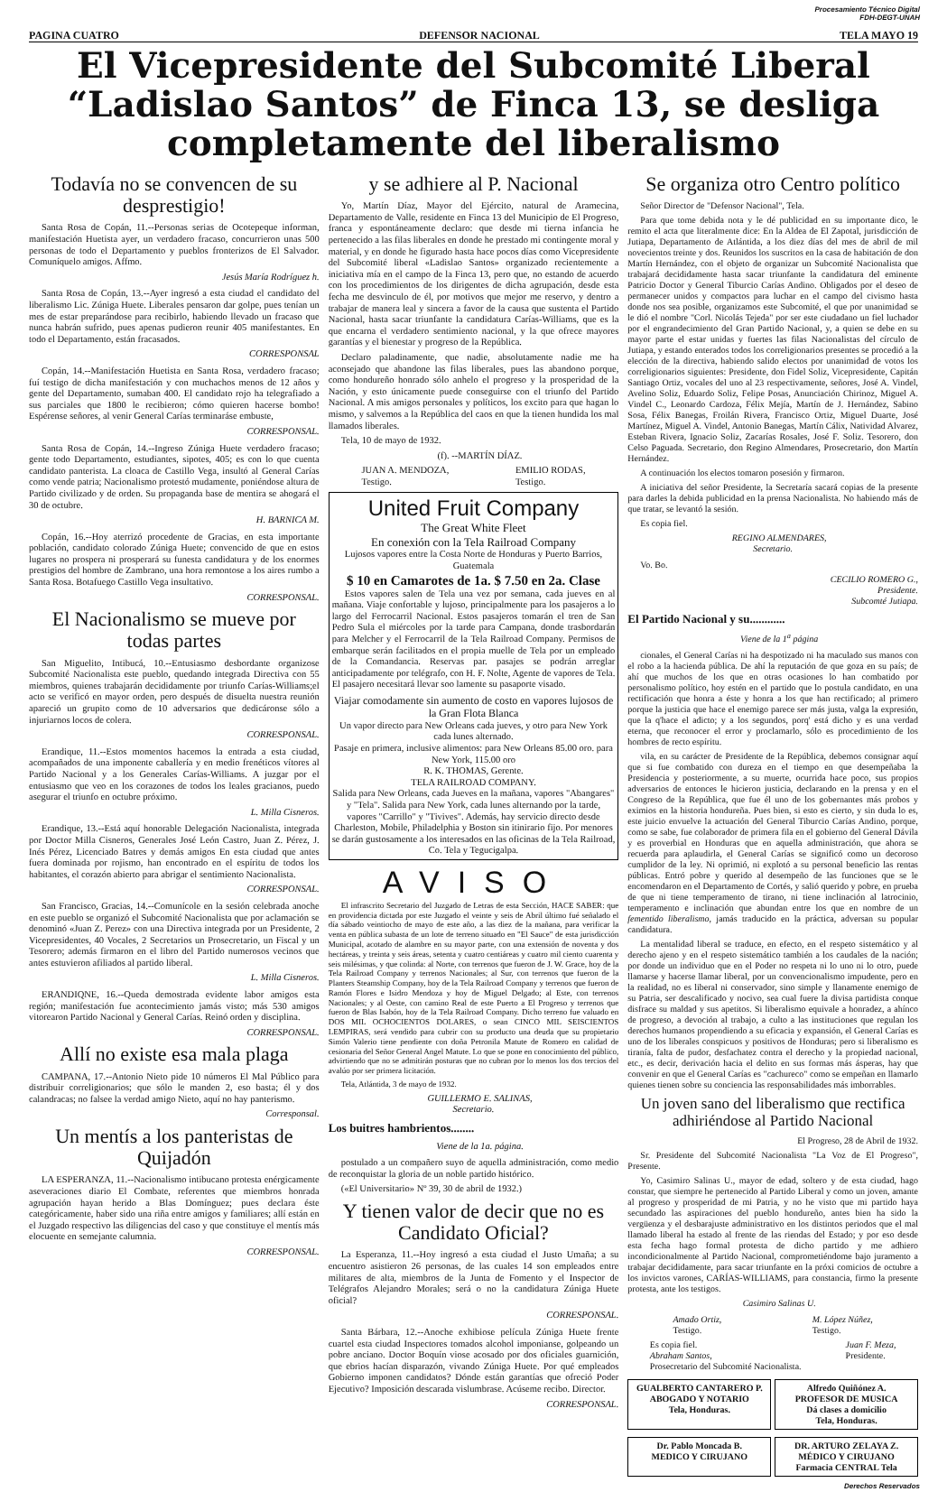Procesamiento Técnico Digital
FDH-DEGT-UNAH
PAGINA CUATRO DEFENSOR NACIONAL TELA MAYO 19
El Vicepresidente del Subcomité Liberal “Ladislao Santos” de Finca 13, se desliga completamente del liberalismo
Todavía no se convencen de su desprestigio!
Santa Rosa de Copán, 11.--Personas serias de Ocotepeque informan, manifestación Huetista ayer, un verdadero fracaso, concurrieron unas 500 personas de todo el Departamento y pueblos fronterizos de El Salvador. Comuníquelo amigos. Affmo.
Jesús María Rodríguez h.
Santa Rosa de Copán, 13.--Ayer ingresó a esta ciudad el candidato del liberalismo Lic. Zúniga Huete. Liberales pensaron dar golpe, pues tenían un mes de estar preparándose para recibirlo, habiendo llevado un fracaso que nunca habrán sufrido, pues apenas pudieron reunir 405 manifestantes. En todo el Departamento, están fracasados.
CORRESPONSAL
Copán, 14.--Manifestación Huetista en Santa Rosa, verdadero fracaso; fuí testigo de dicha manifestación y con muchachos menos de 12 años y gente del Departamento, sumaban 400. El candidato rojo ha telegrafiado a sus parciales que 1800 le recibieron; cómo quieren hacerse bombo! Espérense señores, al venir General Carías terminaráse embuste,
CORRESPONSAL.
Santa Rosa de Copán, 14.--Ingreso Zúniga Huete verdadero fracaso; gente todo Departamento, estudiantes, sipotes, 405; es con lo que cuenta candidato panterista. La cloaca de Castillo Vega, insultó al General Carías como vende patria; Nacionalismo protestó mudamente, poniéndose altura de Partido civilizado y de orden. Su propaganda base de mentira se ahogará el 30 de octubre.
H. BARNICA M.
Copán, 16.--Hoy aterrizó procedente de Gracias, en esta importante población, candidato colorado Zúniga Huete; convencido de que en estos lugares no prospera ni prosperará su funesta candidatura y de los enormes prestigios del hombre de Zambrano, una hora remontose a los aires rumbo a Santa Rosa. Botafuego Castillo Vega insultativo.
CORRESPONSAL.
El Nacionalismo se mueve por todas partes
San Miguelito, Intibucá, 10.--Entusiasmo desbordante organizose Subcomité Nacionalista este pueblo, quedando integrada Directiva con 55 miembros, quienes trabajarán decididamente por triunfo Carías-Williams;el acto se verificó en mayor orden, pero después de disuelta nuestra reunión apareció un grupito como de 10 adversarios que dedicáronse sólo a injuriarnos locos de colera.
CORRESPONSAL.
Erandique, 11.--Estos momentos hacemos la entrada a esta ciudad, acompañados de una imponente caballería y en medio frenéticos vítores al Partido Nacional y a los Generales Carías-Williams. A juzgar por el entusiasmo que veo en los corazones de todos los leales gracianos, puedo asegurar el triunfo en octubre próximo.
L. Milla Cisneros.
Erandique, 13.--Está aquí honorable Delegación Nacionalista, integrada por Doctor Milla Cisneros, Generales José León Castro, Juan Z. Pérez, J. Inés Pérez, Licenciado Batres y demás amigos En esta ciudad que antes fuera dominada por rojismo, han encontrado en el espíritu de todos los habitantes, el corazón abierto para abrigar el sentimiento Nacionalista.
CORRESPONSAL.
San Francisco, Gracias, 14.--Comunícole en la sesión celebrada anoche en este pueblo se organizó el Subcomité Nacionalista que por aclamación se denominó «Juan Z. Perez» con una Directiva integrada por un Presidente, 2 Vicepresidentes, 40 Vocales, 2 Secretarios un Prosecretario, un Fiscal y un Tesorero; además firmaron en el libro del Partido numerosos vecinos que antes estuvieron afiliados al partido liberal.
L. Milla Cisneros.
ERANDIQNE, 16.--Queda demostrada evidente labor amigos esta región; manifestación fue acontecimiento jamás visto; más 530 amigos vitorearon Partido Nacional y General Carías. Reinó orden y disciplina.
CORRESPONSAL.
Allí no existe esa mala plaga
CAMPANA, 17.--Antonio Nieto pide 10 números El Mal Público para distribuir correligionarios; que sólo le manden 2, eso basta; él y dos calandracas; no falsee la verdad amigo Nieto, aquí no hay panterismo.
Corresponsal.
Un mentís a los panteristas de Quijadón
LA ESPERANZA, 11.--Nacionalismo intibucano protesta enérgicamente aseveraciones diario El Combate, referentes que miembros honrada agrupación hayan herido a Blas Domínguez; pues declara éste categóricamente, haber sido una riña entre amigos y familiares; allí están en el Juzgado respectivo las diligencias del caso y que constituye el mentís más elocuente en semejante calumnia.
CORRESPONSAL.
y se adhiere al P. Nacional
Yo, Martín Díaz, Mayor del Ejército, natural de Aramecina, Departamento de Valle, residente en Finca 13 del Municipio de El Progreso, franca y espontáneamente declaro: que desde mi tierna infancia he pertenecido a las filas liberales en donde he prestado mi contingente moral y material, y en donde he figurado hasta hace pocos días como Vicepresidente del Subcomité liberal «Ladislao Santos» organizado recientemente a iniciativa mía en el campo de la Finca 13, pero que, no estando de acuerdo con los procedimientos de los dirigentes de dicha agrupación, desde esta fecha me desvinculo de él, por motivos que mejor me reservo, y dentro a trabajar de manera leal y sincera a favor de la causa que sustenta el Partido Nacional, hasta sacar triunfante la candidatura Carías-Williams, que es la que encarna el verdadero sentimiento nacional, y la que ofrece mayores garantías y el bienestar y progreso de la República.
Declaro paladinamente, que nadie, absolutamente nadie me ha aconsejado que abandone las filas liberales, pues las abandono porque, como hondureño honrado sólo anhelo el progreso y la prosperidad de la Nación, y esto únicamente puede conseguirse con el triunfo del Partido Nacional. A mis amigos personales y políticos, los excito para que hagan lo mismo, y salvemos a la República del caos en que la tienen hundida los mal llamados liberales.
Tela, 10 de mayo de 1932.
(f). --MARTÍN DÍAZ.
JUAN A. MENDOZA,
Testigo. EMILIO RODAS,
Testigo.
United Fruit Company
The Great White Fleet
En conexión con la Tela Railroad Company
Lujosos vapores entre la Costa Norte de Honduras y Puerto Barrios, Guatemala
$ 10 en Camarotes de 1a. $ 7.50 en 2a. Clase
Estos vapores salen de Tela una vez por semana, cada jueves en al mañana. Viaje confortable y lujoso, principalmente para los pasajeros a lo largo del Ferrocarril Nacional. Estos pasajeros tomarán el tren de San Pedro Sula el miércoles por la tarde para Campana, donde trasbordarán para Melcher y el Ferrocarril de la Tela Railroad Company. Permisos de embarque serán facilitados en el propia muelle de Tela por un empleado de la Comandancia. Reservas par. pasajes se podrán arreglar anticipadamente por telégrafo, con H. F. Nolte, Agente de vapores de Tela. El pasajero necesitará llevar soo lamente su pasaporte visado.
Viajar comodamente sin aumento de costo en vapores lujosos de la Gran Flota Blanca
Un vapor directo para New Orleans cada jueves, y otro para New York cada lunes alternado.
Pasaje en primera, inclusive alimentos: para New Orleans 85.00 oro. para New York, 115.00 oro
R. K. THOMAS, Gerente.
TELA RAILROAD COMPANY.
Salida para New Orleans, cada Jueves en la mañana, vapores "Abangares" y "Tela". Salida para New York, cada lunes alternando por la tarde, vapores "Carrillo" y "Tivives". Además, hay servicio directo desde Charleston, Mobile, Philadelphia y Boston sin itinirario fijo. Por menores se darán gustosamente a los interesados en las oficinas de la Tela Railroad, Co. Tela y Tegucigalpa.
AVISO
El infrascrito Secretario del Juzgado de Letras de esta Sección, HACE SABER: que en providencia dictada por este Juzgado el veinte y seis de Abril último fué señalado el día sábado veintiocho de mayo de este año, a las diez de la mañana, para verificar la venta en pública subasta de un lote de terreno situado en "El Sauce" de esta jurisdicción Municipal, acotado de alambre en su mayor parte, con una extensión de noventa y dos hectáreas, y treinta y seis áreas, setenta y cuatro centiáreas y cuatro mil ciento cuarenta y seis milésimas, y que colinda: al Norte, con terrenos que fueron de J. W. Grace, hoy de la Tela Railroad Company y terrenos Nacionales; al Sur, con terrenos que fueron de la Planters Steamship Company, hoy de la Tela Railroad Company y terrenos que fueron de Ramón Flores e Isidro Mendoza y hoy de Miguel Delgado; al Este, con terrenos Nacionales; y al Oeste, con camino Real de este Puerto a El Progreso y terrenos que fueron de Blas Isabón, hoy de la Tela Railroad Company. Dicho terreno fue valuado en DOS MIL OCHOCIENTOS DOLARES, o sean CINCO MIL SEISCIENTOS LEMPIRAS, será vendido para cubrir con su producto una deuda que su propietario Simón Valerio tiene pendiente con doña Petronila Matute de Romero en calidad de cesionaria del Señor General Angel Matute. Lo que se pone en conocimiento del público, advirtiendo que no se admitirán posturas que no cubran por lo menos los dos tercios del avalúo por ser primera licitación.
Tela, Atlántida, 3 de mayo de 1932.
GUILLERMO E. SALINAS,
Secretario.
Los buitres hambrientos........
Viene de la 1a. página.
postulado a un compañero suyo de aquella administración, como medio de reconquistar la gloria de un noble partido histórico.
(«El Universitario» Nº 39, 30 de abril de 1932.)
Y tienen valor de decir que no es Candidato Oficial?
La Esperanza, 11.--Hoy ingresó a esta ciudad el Justo Umaña; a su encuentro asistieron 26 personas, de las cuales 14 son empleados entre militares de alta, miembros de la Junta de Fomento y el Inspector de Telégrafos Alejandro Morales; será o no la candidatura Zúniga Huete oficial?
CORRESPONSAL.
Santa Bárbara, 12.--Anoche exhibiose película Zúniga Huete frente cuartel esta ciudad Inspectores tomados alcohol imponianse, golpeando un pobre anciano. Doctor Boquín viose acosado por dos oficiales guarnición, que ebrios hacían disparazón, vivando Zúniga Huete. Por qué empleados Gobierno imponen candidatos? Dónde están garantías que ofreció Poder Ejecutivo? Imposición descarada vislumbrase. Acúseme recibo. Director.
CORRESPONSAL.
Se organiza otro Centro político
Señor Director de "Defensor Nacional", Tela.
Para que tome debida nota y le dé publicidad en su importante dico, le remito el acta que literalmente dice: En la Aldea de El Zapotal, jurisdicción de Jutiapa, Departamento de Atlántida, a los diez días del mes de abril de mil novecientos treinte y dos. Reunidos los suscritos en la casa de habitación de don Martín Hernández, con el objeto de organizar un Subcomité Nacionalista que trabajará decididamente hasta sacar triunfante la candidatura del eminente Patricio Doctor y General Tiburcio Carías Andino. Obligados por el deseo de permanecer unidos y compactos para luchar en el campo del civismo hasta donde nos sea posible, organizamos este Subcomité, el que por unanimidad se le dió el nombre "Corl. Nicolás Tejeda" por ser este ciudadano un fiel luchador por el engrandecimiento del Gran Partido Nacional, y, a quien se debe en su mayor parte el estar unidas y fuertes las filas Nacionalistas del círculo de Jutiapa, y estando enterados todos los correligionarios presentes se procedió a la elección de la directiva, habiendo salido electos por unanimidad de votos los correligionarios siguientes: Presidente, don Fidel Soliz, Vicepresidente, Capitán Santiago Ortiz, vocales del uno al 23 respectivamente, señores, José A. Vindel, Avelino Soliz, Eduardo Soliz, Felipe Posas, Anunciación Chirinoz, Miguel A. Vindel C., Leonardo Cardoza, Félix Mejía, Martín de J. Hernández, Sabino Sosa, Félix Banegas, Froilán Rivera, Francisco Ortiz, Miguel Duarte, José Martínez, Miguel A. Vindel, Antonio Banegas, Martín Cálix, Natividad Alvarez, Esteban Rivera, Ignacio Soliz, Zacarías Rosales, José F. Soliz. Tesorero, don Celso Paguada. Secretario, don Regino Almendares, Prosecretario, don Martín Hernández.
A continuación los electos tomaron posesión y firmaron.
A iniciativa del señor Presidente, la Secretaría sacará copias de la presente para darles la debida publicidad en la prensa Nacionalista. No habiendo más de que tratar, se levantó la sesión.
Es copia fiel.
REGINO ALMENDARES,
Secretario.
Vo. Bo.
CECILIO ROMERO G.,
Presidente.
Subcomté Jutiapa.
El Partido Nacional y su............
Viene de la 1<sup>a</sup> página
cionales, el General Carías ni ha despotizado ni ha maculado sus manos con el robo a la hacienda pública. De ahí la reputación de que goza en su país; de ahí que muchos de los que en otras ocasiones lo han combatido por personalismo político, hoy estén en el partido que lo postula candidato, en una rectificación que honra a éste y honra a los que han rectificado; al primero porque la justicia que hace el enemigo parece ser más justa, valga la expresión, que la q'hace el adicto; y a los segundos, porq' está dicho y es una verdad eterna, que reconocer el error y proclamarlo, sólo es procedimiento de los hombres de recto espíritu.
vila, en su carácter de Presidente de la República, debemos consignar aquí que si fue combatido con dureza en el tiempo en que desempeñaba la Presidencia y posteriormente, a su muerte, ocurrida hace poco, sus propios adversarios de entonces le hicieron justicia, declarando en la prensa y en el Congreso de la República, que fue él uno de los gobernantes más probos y eximios en la historia hondureña. Pues bien, si esto es cierto, y sin duda lo es, este juicio envuelve la actuación del General Tiburcio Carías Andino, porque, como se sabe, fue colaborador de primera fila en el gobierno del General Dávila y es proverbial en Honduras que en aquella administración, que ahora se recuerda para aplaudirla, el General Carías se significó como un decoroso cumplidor de la ley. Ni oprimió, ni explotó a su personal beneficio las rentas públicas. Entró pobre y querido al desempeño de las funciones que se le encomendaron en el Departamento de Cortés, y salió querido y pobre, en prueba de que ni tiene temperamento de tirano, ni tiene inclinación al latrocinio, temperamento e inclinación que abundan entre los que en nombre de un fementido liberalismo, jamás traducido en la práctica, adversan su popular candidatura.
La mentalidad liberal se traduce, en efecto, en el respeto sistemático y al derecho ajeno y en el respeto sistemático también a los caudales de la nación; por donde un individuo que en el Poder no respeta ni lo uno ni lo otro, puede llamarse y hacerse llamar liberal, por un convencionalismo impudente, pero en la realidad, no es liberal ni conservador, sino simple y llanamente enemigo de su Patria, ser descalificado y nocivo, sea cual fuere la divisa partidista conque disfrace su maldad y sus apetitos. Si liberalismo equivale a honradez, a ahínco de progreso, a devoción al trabajo, a culto a las instituciones que regulan los derechos humanos propendiendo a su eficacia y expansión, el General Carías es uno de los liberales conspicuos y positivos de Honduras; pero si liberalismo es tiranía, falta de pudor, desfachatez contra el derecho y la propiedad nacional, etc., es decir, derivación hacia el delito en sus formas más ásperas, hay que convenir en que el General Carías es "cachureco" como se empeñan en llamarlo quienes tienen sobre su conciencia las responsabilidades más imborrables.
Un joven sano del liberalismo que rectifica adhiriéndose al Partido Nacional
El Progreso, 28 de Abril de 1932.
Sr. Presidente del Subcomité Nacionalista "La Voz de El Progreso", Presente.
Yo, Casimiro Salinas U., mayor de edad, soltero y de esta ciudad, hago constar, que siempre he pertenecido al Partido Liberal y como un joven, amante al progreso y prosperidad de mi Patria, y no he visto que mi partido haya secundado las aspiraciones del pueblo hondureño, antes bien ha sido la vergüenza y el desbarajuste administrativo en los distintos periodos que el mal llamado liberal ha estado al frente de las riendas del Estado; y por eso desde esta fecha hago formal protesta de dicho partido y me adhiero incondicionalmente al Partido Nacional, comprometiéndome bajo juramento a trabajar decididamente, para sacar triunfante en la próxi comicios de octubre a los invictos varones, CARÍAS-WILLIAMS, para constancia, firmo la presente protesta, ante los testigos.
Casimiro Salinas U.
Amado Ortiz,
Testigo. M. López Núñez,
Testigo.
Es copia fiel.
Abraham Santos,
Prosecretario del Subcomité Nacionalista. Juan F. Meza,
Presidente.
GUALBERTO CANTARERO P.
ABOGADO Y NOTARIO
Tela, Honduras.
Alfredo Quiñónez A.
PROFESOR DE MUSICA
Dá clases a domicilio
Tela, Honduras.
Dr. Pablo Moncada B.
MEDICO Y CIRUJANO
DR. ARTURO ZELAYA Z.
MÉDICO Y CIRUJANO
Farmacia CENTRAL Tela
Derechos Reservados